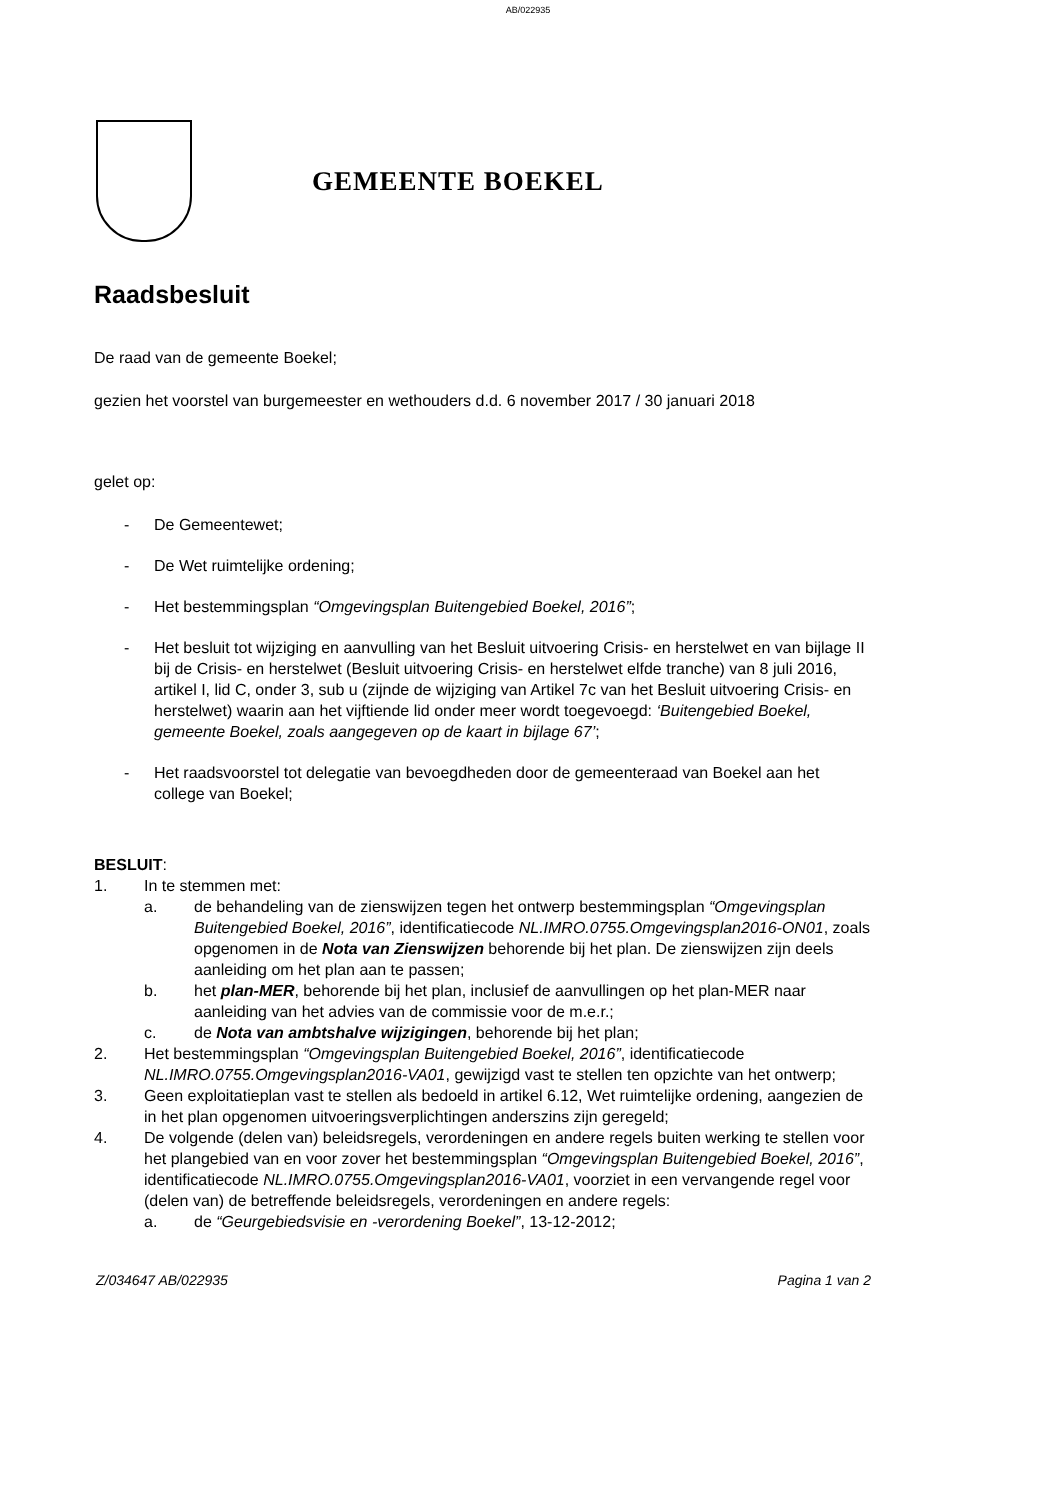AB/022935
GEMEENTE BOEKEL
Raadsbesluit
De raad van de gemeente Boekel;
gezien het voorstel van burgemeester en wethouders d.d. 6 november 2017 / 30 januari 2018
gelet op:
- De Gemeentewet;
- De Wet ruimtelijke ordening;
- Het bestemmingsplan “Omgevingsplan Buitengebied Boekel, 2016”;
- Het besluit tot wijziging en aanvulling van het Besluit uitvoering Crisis- en herstelwet en van bijlage II bij de Crisis- en herstelwet (Besluit uitvoering Crisis- en herstelwet elfde tranche) van 8 juli 2016, artikel I, lid C, onder 3, sub u (zijnde de wijziging van Artikel 7c van het Besluit uitvoering Crisis- en herstelwet) waarin aan het vijftiende lid onder meer wordt toegevoegd: ‘Buitengebied Boekel, gemeente Boekel, zoals aangegeven op de kaart in bijlage 67’;
- Het raadsvoorstel tot delegatie van bevoegdheden door de gemeenteraad van Boekel aan het college van Boekel;
BESLUIT:
1. In te stemmen met:
a. de behandeling van de zienswijzen tegen het ontwerp bestemmingsplan “Omgevingsplan Buitengebied Boekel, 2016”, identificatiecode NL.IMRO.0755.Omgevingsplan2016-ON01, zoals opgenomen in de Nota van Zienswijzen behorende bij het plan. De zienswijzen zijn deels aanleiding om het plan aan te passen;
b. het plan-MER, behorende bij het plan, inclusief de aanvullingen op het plan-MER naar aanleiding van het advies van de commissie voor de m.e.r.;
c. de Nota van ambtshalve wijzigingen, behorende bij het plan;
2. Het bestemmingsplan “Omgevingsplan Buitengebied Boekel, 2016”, identificatiecode NL.IMRO.0755.Omgevingsplan2016-VA01, gewijzigd vast te stellen ten opzichte van het ontwerp;
3. Geen exploitatieplan vast te stellen als bedoeld in artikel 6.12, Wet ruimtelijke ordening, aangezien de in het plan opgenomen uitvoeringsverplichtingen anderszins zijn geregeld;
4. De volgende (delen van) beleidsregels, verordeningen en andere regels buiten werking te stellen voor het plangebied van en voor zover het bestemmingsplan “Omgevingsplan Buitengebied Boekel, 2016”, identificatiecode NL.IMRO.0755.Omgevingsplan2016-VA01, voorziet in een vervangende regel voor (delen van) de betreffende beleidsregels, verordeningen en andere regels:
a. de “Geurgebiedsvisie en -verordening Boekel”, 13-12-2012;
Z/034647 AB/022935 Pagina 1 van 2